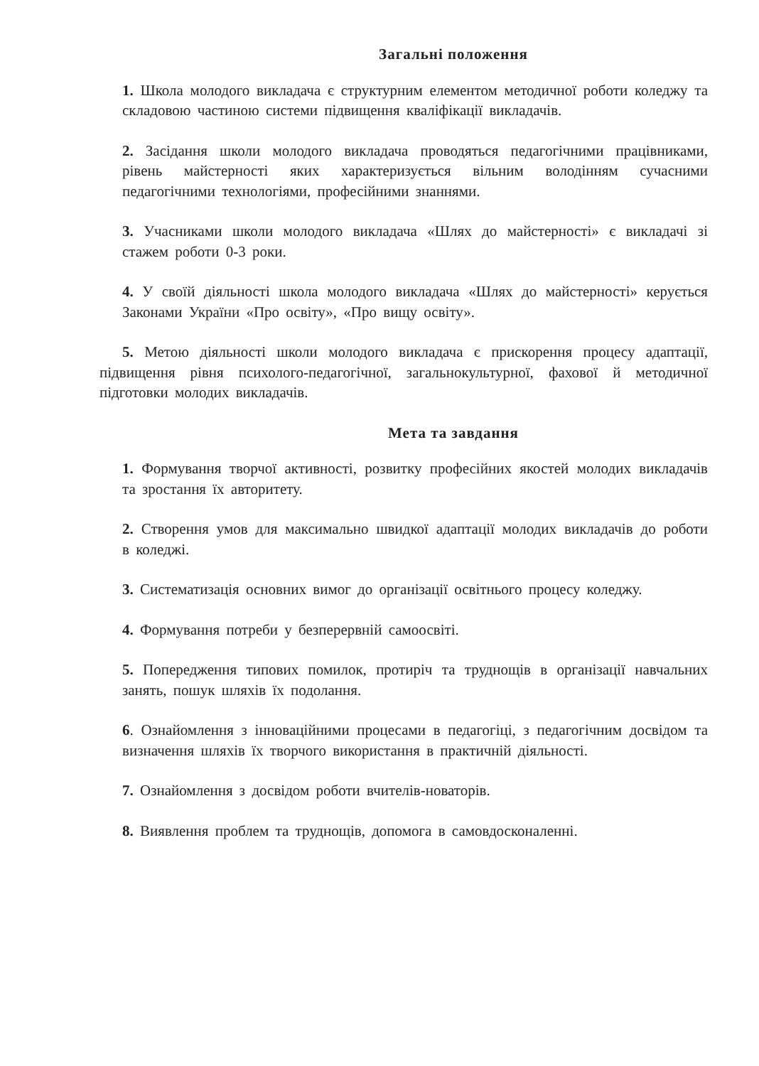Загальні положення
1. Школа молодого викладача є структурним елементом методичної роботи коледжу та складовою частиною системи підвищення кваліфікації викладачів.
2. Засідання школи молодого викладача проводяться педагогічними працівниками, рівень майстерності яких характеризується вільним володінням сучасними педагогічними технологіями, професійними знаннями.
3. Учасниками школи молодого викладача «Шлях до майстерності» є викладачі зі стажем роботи 0-3 роки.
4. У своїй діяльності школа молодого викладача «Шлях до майстерності» керується Законами України «Про освіту», «Про вищу освіту».
5. Метою діяльності школи молодого викладача є прискорення процесу адаптації, підвищення рівня психолого-педагогічної, загальнокультурної, фахової й методичної підготовки молодих викладачів.
Мета та завдання
1. Формування творчої активності, розвитку професійних якостей молодих викладачів та зростання їх авторитету.
2. Створення умов для максимально швидкої адаптації молодих викладачів до роботи в коледжі.
3. Систематизація основних вимог до організації освітнього процесу коледжу.
4. Формування потреби у безперервній самоосвіті.
5. Попередження типових помилок, протиріч та труднощів в організації навчальних занять, пошук шляхів їх подолання.
6. Ознайомлення з інноваційними процесами в педагогіці, з педагогічним досвідом та визначення шляхів їх творчого використання в практичній діяльності.
7. Ознайомлення з досвідом роботи вчителів-новаторів.
8. Виявлення проблем та труднощів, допомога в самовдосконаленні.